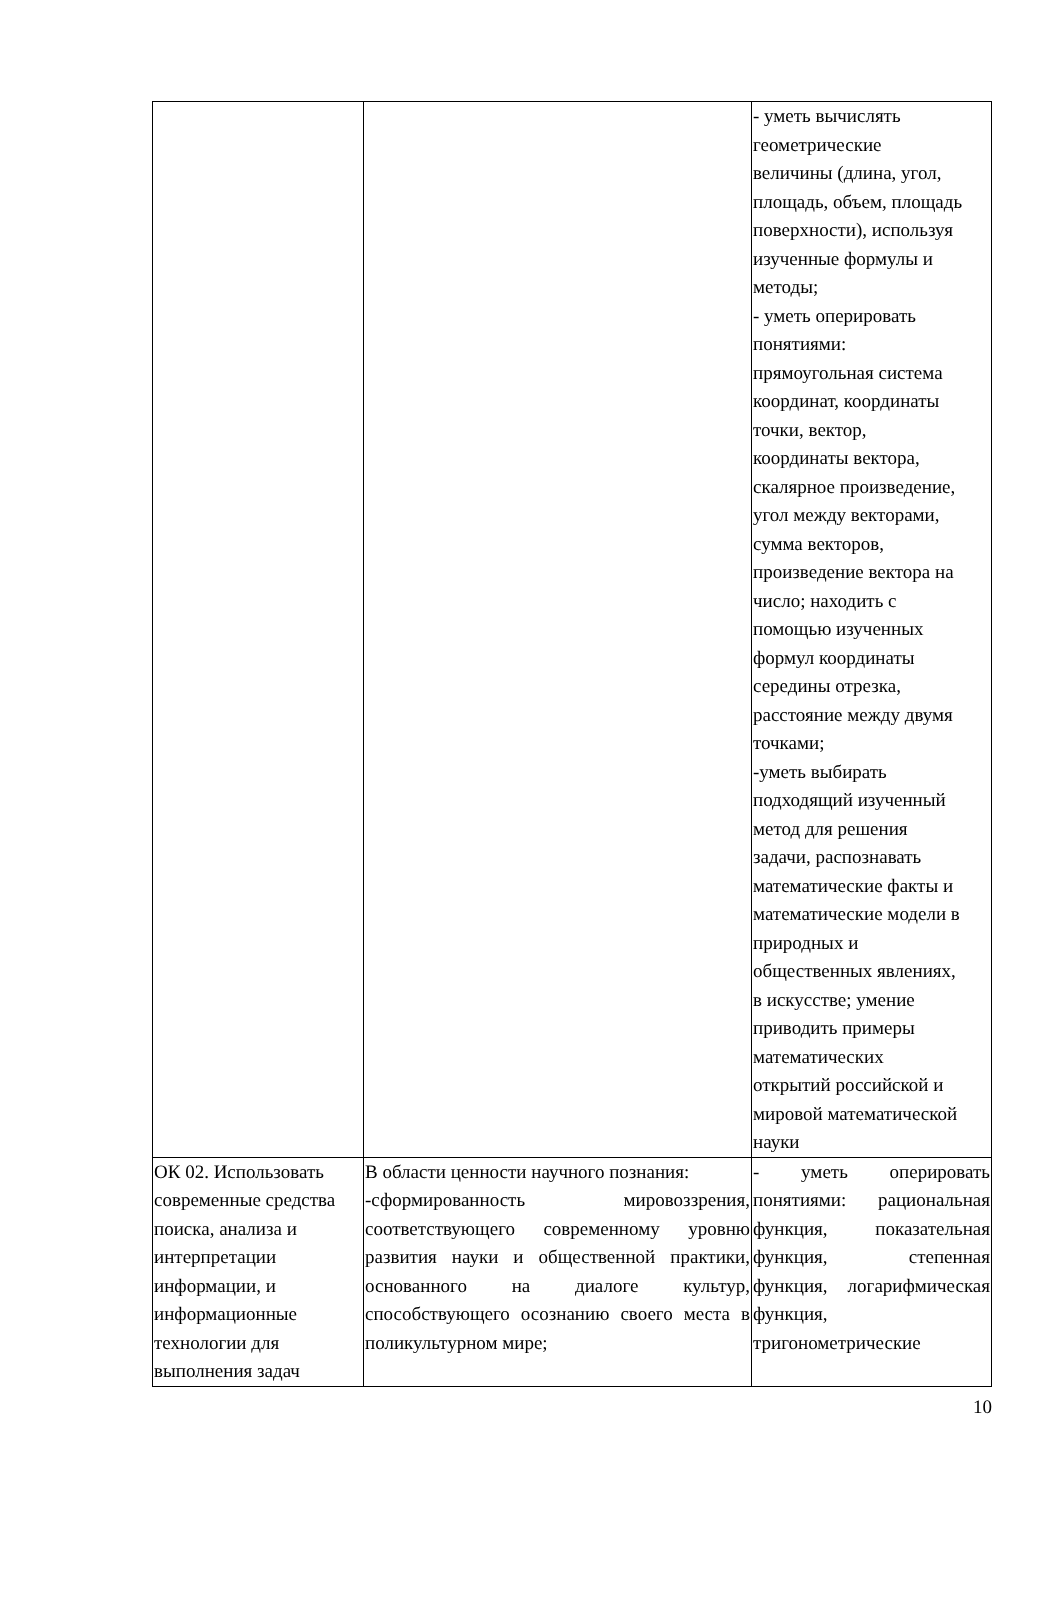| | | - уметь вычислять геометрические величины (длина, угол, площадь, объем, площадь поверхности), используя изученные формулы и методы; - уметь оперировать понятиями: прямоугольная система координат, координаты точки, вектор, координаты вектора, скалярное произведение, угол между векторами, сумма векторов, произведение вектора на число; находить с помощью изученных формул координаты середины отрезка, расстояние между двумя точками; -уметь выбирать подходящий изученный метод для решения задачи, распознавать математические факты и математические модели в природных и общественных явлениях, в искусстве; умение приводить примеры математических открытий российской и мировой математической науки |
| ОК 02. Использовать современные средства поиска, анализа и интерпретации информации, и информационные технологии для выполнения задач | В области ценности научного познания: -сформированность мировоззрения, соответствующего современному уровню развития науки и общественной практики, основанного на диалоге культур, способствующего осознанию своего места в поликультурном мире; | - уметь оперировать понятиями: рациональная функция, показательная функция, степенная функция, логарифмическая функция, тригонометрические |
10